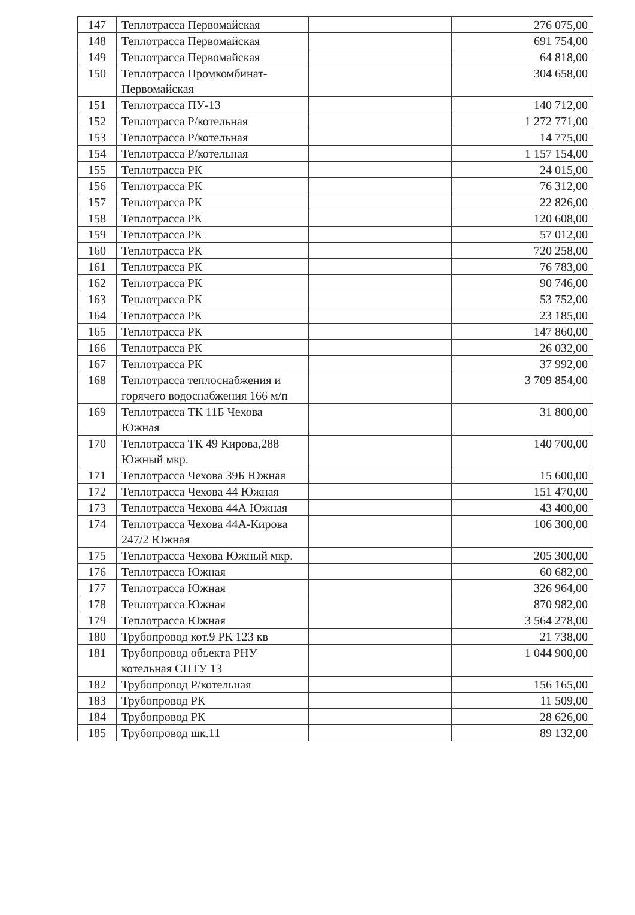| 147 | Теплотрасса Первомайская | | 276 075,00 |
| 148 | Теплотрасса Первомайская | | 691 754,00 |
| 149 | Теплотрасса Первомайская | | 64 818,00 |
| 150 | Теплотрасса Промкомбинат-Первомайская | | 304 658,00 |
| 151 | Теплотрасса ПУ-13 | | 140 712,00 |
| 152 | Теплотрасса Р/котельная | | 1 272 771,00 |
| 153 | Теплотрасса Р/котельная | | 14 775,00 |
| 154 | Теплотрасса Р/котельная | | 1 157 154,00 |
| 155 | Теплотрасса РК | | 24 015,00 |
| 156 | Теплотрасса РК | | 76 312,00 |
| 157 | Теплотрасса РК | | 22 826,00 |
| 158 | Теплотрасса РК | | 120 608,00 |
| 159 | Теплотрасса РК | | 57 012,00 |
| 160 | Теплотрасса РК | | 720 258,00 |
| 161 | Теплотрасса РК | | 76 783,00 |
| 162 | Теплотрасса РК | | 90 746,00 |
| 163 | Теплотрасса РК | | 53 752,00 |
| 164 | Теплотрасса РК | | 23 185,00 |
| 165 | Теплотрасса РК | | 147 860,00 |
| 166 | Теплотрасса РК | | 26 032,00 |
| 167 | Теплотрасса РК | | 37 992,00 |
| 168 | Теплотрасса теплоснабжения и горячего водоснабжения 166 м/п | | 3 709 854,00 |
| 169 | Теплотрасса ТК 11Б Чехова Южная | | 31 800,00 |
| 170 | Теплотрасса ТК 49 Кирова,288 Южный мкр. | | 140 700,00 |
| 171 | Теплотрасса Чехова 39Б Южная | | 15 600,00 |
| 172 | Теплотрасса Чехова 44 Южная | | 151 470,00 |
| 173 | Теплотрасса Чехова 44А Южная | | 43 400,00 |
| 174 | Теплотрасса Чехова 44А-Кирова 247/2 Южная | | 106 300,00 |
| 175 | Теплотрасса Чехова Южный мкр. | | 205 300,00 |
| 176 | Теплотрасса Южная | | 60 682,00 |
| 177 | Теплотрасса Южная | | 326 964,00 |
| 178 | Теплотрасса Южная | | 870 982,00 |
| 179 | Теплотрасса Южная | | 3 564 278,00 |
| 180 | Трубопровод кот.9 РК 123 кв | | 21 738,00 |
| 181 | Трубопровод объекта РНУ котельная СПТУ 13 | | 1 044 900,00 |
| 182 | Трубопровод Р/котельная | | 156 165,00 |
| 183 | Трубопровод РК | | 11 509,00 |
| 184 | Трубопровод РК | | 28 626,00 |
| 185 | Трубопровод шк.11 | | 89 132,00 |